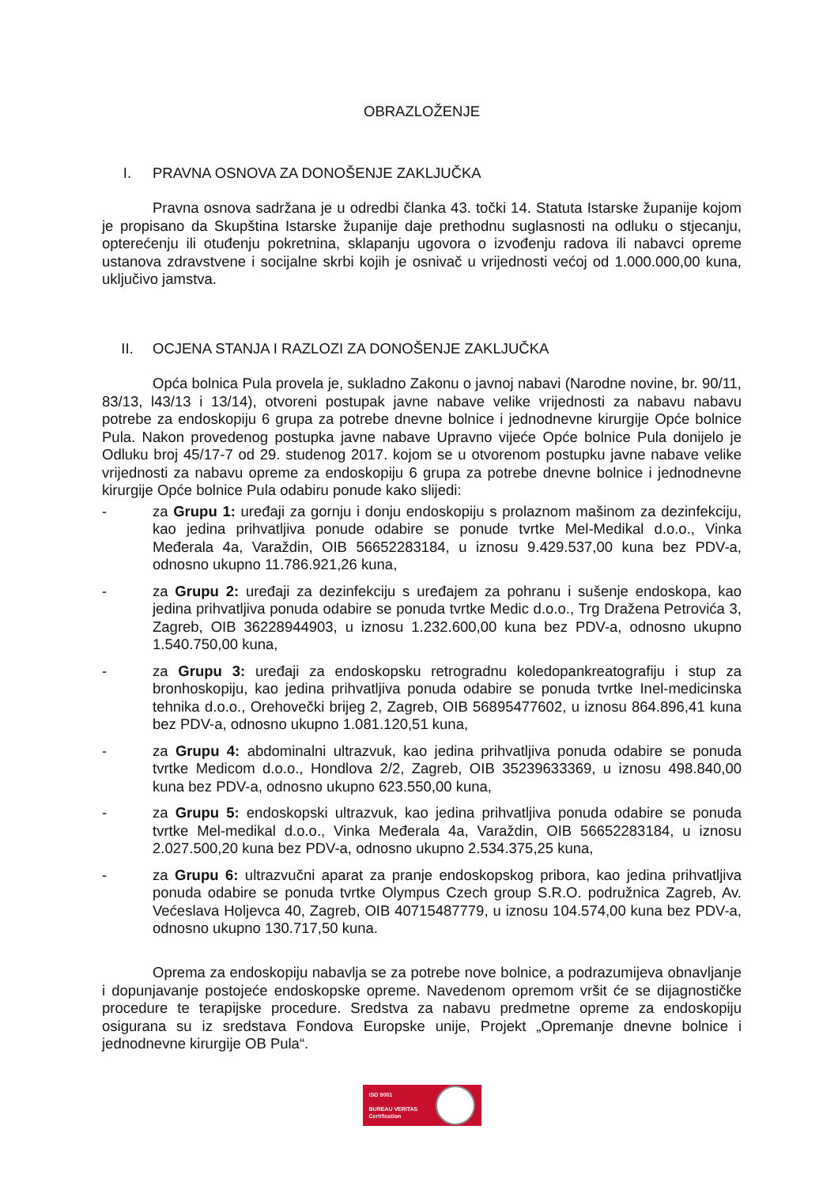OBRAZLOŽENJE
I. PRAVNA OSNOVA ZA DONOŠENJE ZAKLJUČKA
Pravna osnova sadržana je u odredbi članka 43. točki 14. Statuta Istarske županije kojom je propisano da Skupština Istarske županije daje prethodnu suglasnosti na odluku o stjecanju, opterećenju ili otuđenju pokretnina, sklapanju ugovora o izvođenju radova ili nabavci opreme ustanova zdravstvene i socijalne skrbi kojih je osnivač u vrijednosti većoj od 1.000.000,00 kuna, uključivo jamstva.
II. OCJENA STANJA I RAZLOZI ZA DONOŠENJE ZAKLJUČKA
Opća bolnica Pula provela je, sukladno Zakonu o javnoj nabavi (Narodne novine, br. 90/11, 83/13, l43/13 i 13/14), otvoreni postupak javne nabave velike vrijednosti za nabavu nabavu potrebe za endoskopiju 6 grupa za potrebe dnevne bolnice i jednodnevne kirurgije Opće bolnice Pula. Nakon provedenog postupka javne nabave Upravno vijeće Opće bolnice Pula donijelo je Odluku broj 45/17-7 od 29. studenog 2017. kojom se u otvorenom postupku javne nabave velike vrijednosti za nabavu opreme za endoskopiju 6 grupa za potrebe dnevne bolnice i jednodnevne kirurgije Opće bolnice Pula odabiru ponude kako slijedi:
- za Grupu 1: uređaji za gornju i donju endoskopiju s prolaznom mašinom za dezinfekciju, kao jedina prihvatljiva ponude odabire se ponude tvrtke Mel-Medikal d.o.o., Vinka Međerala 4a, Varaždin, OIB 56652283184, u iznosu 9.429.537,00 kuna bez PDV-a, odnosno ukupno 11.786.921,26 kuna,
- za Grupu 2: uređaji za dezinfekciju s uređajem za pohranu i sušenje endoskopa, kao jedina prihvatljiva ponuda odabire se ponuda tvrtke Medic d.o.o., Trg Dražena Petrovića 3, Zagreb, OIB 36228944903, u iznosu 1.232.600,00 kuna bez PDV-a, odnosno ukupno 1.540.750,00 kuna,
- za Grupu 3: uređaji za endoskopsku retrogradnu koledopankreatografiju i stup za bronhoskopiju, kao jedina prihvatljiva ponuda odabire se ponuda tvrtke Inel-medicinska tehnika d.o.o., Orehovečki brijeg 2, Zagreb, OIB 56895477602, u iznosu 864.896,41 kuna bez PDV-a, odnosno ukupno 1.081.120,51 kuna,
- za Grupu 4: abdominalni ultrazvuk, kao jedina prihvatljiva ponuda odabire se ponuda tvrtke Medicom d.o.o., Hondlova 2/2, Zagreb, OIB 35239633369, u iznosu 498.840,00 kuna bez PDV-a, odnosno ukupno 623.550,00 kuna,
- za Grupu 5: endoskopski ultrazvuk, kao jedina prihvatljiva ponuda odabire se ponuda tvrtke Mel-medikal d.o.o., Vinka Međerala 4a, Varaždin, OIB 56652283184, u iznosu 2.027.500,20 kuna bez PDV-a, odnosno ukupno 2.534.375,25 kuna,
- za Grupu 6: ultrazvučni aparat za pranje endoskopskog pribora, kao jedina prihvatljiva ponuda odabire se ponuda tvrtke Olympus Czech group S.R.O. podružnica Zagreb, Av. Većeslava Holjevca 40, Zagreb, OIB 40715487779, u iznosu 104.574,00 kuna bez PDV-a, odnosno ukupno 130.717,50 kuna.
Oprema za endoskopiju nabavlja se za potrebe nove bolnice, a podrazumijeva obnavljanje i dopunjavanje postojeće endoskopske opreme. Navedenom opremom vršit će se dijagnostičke procedure te terapijske procedure. Sredstva za nabavu predmetne opreme za endoskopiju osigurana su iz sredstava Fondova Europske unije, Projekt „Opremanje dnevne bolnice i jednodnevne kirurgije OB Pula“.
ISO 9001
BUREAU VERITAS
Certification